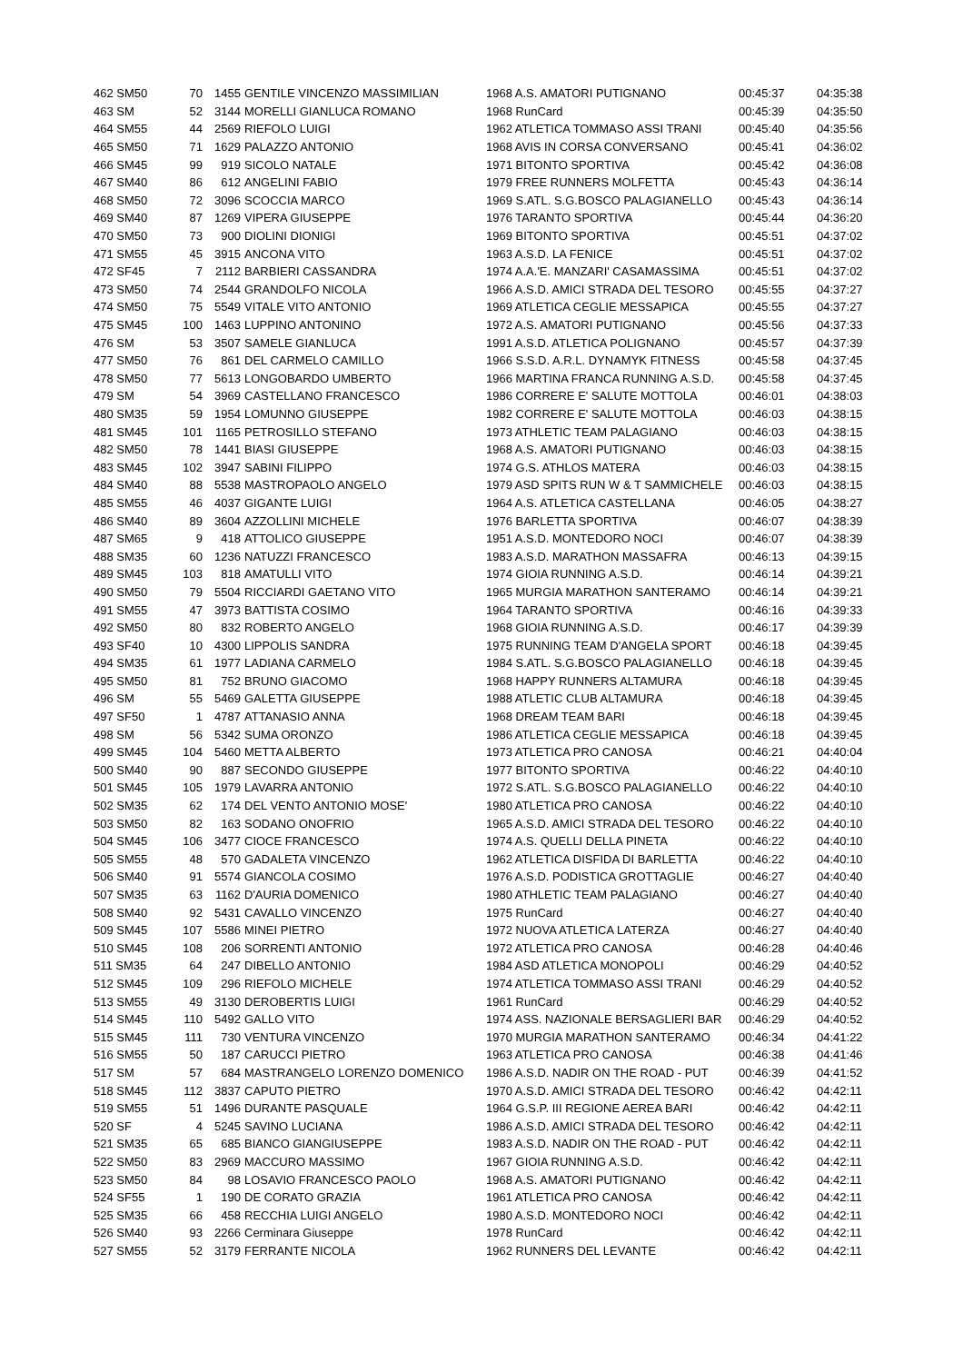| 462 SM50 | 70 | 1455 | GENTILE VINCENZO MASSIMILIAN | 1968 A.S. AMATORI PUTIGNANO | 00:45:37 | 04:35:38 |
| 463 SM | 52 | 3144 | MORELLI GIANLUCA ROMANO | 1968 RunCard | 00:45:39 | 04:35:50 |
| 464 SM55 | 44 | 2569 | RIEFOLO LUIGI | 1962 ATLETICA TOMMASO ASSI TRANI | 00:45:40 | 04:35:56 |
| 465 SM50 | 71 | 1629 | PALAZZO ANTONIO | 1968 AVIS IN CORSA CONVERSANO | 00:45:41 | 04:36:02 |
| 466 SM45 | 99 | 919 | SICOLO NATALE | 1971 BITONTO SPORTIVA | 00:45:42 | 04:36:08 |
| 467 SM40 | 86 | 612 | ANGELINI FABIO | 1979 FREE RUNNERS MOLFETTA | 00:45:43 | 04:36:14 |
| 468 SM50 | 72 | 3096 | SCOCCIA MARCO | 1969 S.ATL. S.G.BOSCO PALAGIANELLO | 00:45:43 | 04:36:14 |
| 469 SM40 | 87 | 1269 | VIPERA GIUSEPPE | 1976 TARANTO SPORTIVA | 00:45:44 | 04:36:20 |
| 470 SM50 | 73 | 900 | DIOLINI DIONIGI | 1969 BITONTO SPORTIVA | 00:45:51 | 04:37:02 |
| 471 SM55 | 45 | 3915 | ANCONA VITO | 1963 A.S.D. LA FENICE | 00:45:51 | 04:37:02 |
| 472 SF45 | 7 | 2112 | BARBIERI CASSANDRA | 1974 A.A.'E. MANZARI' CASAMASSIMA | 00:45:51 | 04:37:02 |
| 473 SM50 | 74 | 2544 | GRANDOLFO NICOLA | 1966 A.S.D. AMICI STRADA DEL TESORO | 00:45:55 | 04:37:27 |
| 474 SM50 | 75 | 5549 | VITALE VITO ANTONIO | 1969 ATLETICA CEGLIE MESSAPICA | 00:45:55 | 04:37:27 |
| 475 SM45 | 100 | 1463 | LUPPINO ANTONINO | 1972 A.S. AMATORI PUTIGNANO | 00:45:56 | 04:37:33 |
| 476 SM | 53 | 3507 | SAMELE GIANLUCA | 1991 A.S.D. ATLETICA POLIGNANO | 00:45:57 | 04:37:39 |
| 477 SM50 | 76 | 861 | DEL CARMELO CAMILLO | 1966 S.S.D. A.R.L. DYNAMYK FITNESS | 00:45:58 | 04:37:45 |
| 478 SM50 | 77 | 5613 | LONGOBARDO UMBERTO | 1966 MARTINA FRANCA RUNNING A.S.D. | 00:45:58 | 04:37:45 |
| 479 SM | 54 | 3969 | CASTELLANO FRANCESCO | 1986 CORRERE E' SALUTE MOTTOLA | 00:46:01 | 04:38:03 |
| 480 SM35 | 59 | 1954 | LOMUNNO GIUSEPPE | 1982 CORRERE E' SALUTE MOTTOLA | 00:46:03 | 04:38:15 |
| 481 SM45 | 101 | 1165 | PETROSILLO STEFANO | 1973 ATHLETIC TEAM PALAGIANO | 00:46:03 | 04:38:15 |
| 482 SM50 | 78 | 1441 | BIASI GIUSEPPE | 1968 A.S. AMATORI PUTIGNANO | 00:46:03 | 04:38:15 |
| 483 SM45 | 102 | 3947 | SABINI FILIPPO | 1974 G.S. ATHLOS MATERA | 00:46:03 | 04:38:15 |
| 484 SM40 | 88 | 5538 | MASTROPAOLO ANGELO | 1979 ASD SPITS RUN W & T SAMMICHELE | 00:46:03 | 04:38:15 |
| 485 SM55 | 46 | 4037 | GIGANTE LUIGI | 1964 A.S. ATLETICA CASTELLANA | 00:46:05 | 04:38:27 |
| 486 SM40 | 89 | 3604 | AZZOLLINI MICHELE | 1976 BARLETTA SPORTIVA | 00:46:07 | 04:38:39 |
| 487 SM65 | 9 | 418 | ATTOLICO GIUSEPPE | 1951 A.S.D. MONTEDORO NOCI | 00:46:07 | 04:38:39 |
| 488 SM35 | 60 | 1236 | NATUZZI FRANCESCO | 1983 A.S.D. MARATHON MASSAFRA | 00:46:13 | 04:39:15 |
| 489 SM45 | 103 | 818 | AMATULLI VITO | 1974 GIOIA RUNNING A.S.D. | 00:46:14 | 04:39:21 |
| 490 SM50 | 79 | 5504 | RICCIARDI GAETANO VITO | 1965 MURGIA MARATHON SANTERAMO | 00:46:14 | 04:39:21 |
| 491 SM55 | 47 | 3973 | BATTISTA COSIMO | 1964 TARANTO SPORTIVA | 00:46:16 | 04:39:33 |
| 492 SM50 | 80 | 832 | ROBERTO ANGELO | 1968 GIOIA RUNNING A.S.D. | 00:46:17 | 04:39:39 |
| 493 SF40 | 10 | 4300 | LIPPOLIS SANDRA | 1975 RUNNING TEAM D'ANGELA SPORT | 00:46:18 | 04:39:45 |
| 494 SM35 | 61 | 1977 | LADIANA CARMELO | 1984 S.ATL. S.G.BOSCO PALAGIANELLO | 00:46:18 | 04:39:45 |
| 495 SM50 | 81 | 752 | BRUNO GIACOMO | 1968 HAPPY RUNNERS ALTAMURA | 00:46:18 | 04:39:45 |
| 496 SM | 55 | 5469 | GALETTA GIUSEPPE | 1988 ATLETIC CLUB ALTAMURA | 00:46:18 | 04:39:45 |
| 497 SF50 | 1 | 4787 | ATTANASIO ANNA | 1968 DREAM TEAM BARI | 00:46:18 | 04:39:45 |
| 498 SM | 56 | 5342 | SUMA ORONZO | 1986 ATLETICA CEGLIE MESSAPICA | 00:46:18 | 04:39:45 |
| 499 SM45 | 104 | 5460 | METTA ALBERTO | 1973 ATLETICA PRO CANOSA | 00:46:21 | 04:40:04 |
| 500 SM40 | 90 | 887 | SECONDO GIUSEPPE | 1977 BITONTO SPORTIVA | 00:46:22 | 04:40:10 |
| 501 SM45 | 105 | 1979 | LAVARRA ANTONIO | 1972 S.ATL. S.G.BOSCO PALAGIANELLO | 00:46:22 | 04:40:10 |
| 502 SM35 | 62 | 174 | DEL VENTO ANTONIO MOSE' | 1980 ATLETICA PRO CANOSA | 00:46:22 | 04:40:10 |
| 503 SM50 | 82 | 163 | SODANO ONOFRIO | 1965 A.S.D. AMICI STRADA DEL TESORO | 00:46:22 | 04:40:10 |
| 504 SM45 | 106 | 3477 | CIOCE FRANCESCO | 1974 A.S. QUELLI DELLA PINETA | 00:46:22 | 04:40:10 |
| 505 SM55 | 48 | 570 | GADALETA VINCENZO | 1962 ATLETICA DISFIDA DI BARLETTA | 00:46:22 | 04:40:10 |
| 506 SM40 | 91 | 5574 | GIANCOLA COSIMO | 1976 A.S.D. PODISTICA GROTTAGLIE | 00:46:27 | 04:40:40 |
| 507 SM35 | 63 | 1162 | D'AURIA DOMENICO | 1980 ATHLETIC TEAM PALAGIANO | 00:46:27 | 04:40:40 |
| 508 SM40 | 92 | 5431 | CAVALLO VINCENZO | 1975 RunCard | 00:46:27 | 04:40:40 |
| 509 SM45 | 107 | 5586 | MINEI PIETRO | 1972 NUOVA ATLETICA LATERZA | 00:46:27 | 04:40:40 |
| 510 SM45 | 108 | 206 | SORRENTI ANTONIO | 1972 ATLETICA PRO CANOSA | 00:46:28 | 04:40:46 |
| 511 SM35 | 64 | 247 | DIBELLO ANTONIO | 1984 ASD ATLETICA MONOPOLI | 00:46:29 | 04:40:52 |
| 512 SM45 | 109 | 296 | RIEFOLO MICHELE | 1974 ATLETICA TOMMASO ASSI TRANI | 00:46:29 | 04:40:52 |
| 513 SM55 | 49 | 3130 | DEROBERTIS LUIGI | 1961 RunCard | 00:46:29 | 04:40:52 |
| 514 SM45 | 110 | 5492 | GALLO VITO | 1974 ASS. NAZIONALE BERSAGLIERI BAR | 00:46:29 | 04:40:52 |
| 515 SM45 | 111 | 730 | VENTURA VINCENZO | 1970 MURGIA MARATHON SANTERAMO | 00:46:34 | 04:41:22 |
| 516 SM55 | 50 | 187 | CARUCCI PIETRO | 1963 ATLETICA PRO CANOSA | 00:46:38 | 04:41:46 |
| 517 SM | 57 | 684 | MASTRANGELO LORENZO DOMENICO | 1986 A.S.D. NADIR ON THE ROAD - PUT | 00:46:39 | 04:41:52 |
| 518 SM45 | 112 | 3837 | CAPUTO PIETRO | 1970 A.S.D. AMICI STRADA DEL TESORO | 00:46:42 | 04:42:11 |
| 519 SM55 | 51 | 1496 | DURANTE PASQUALE | 1964 G.S.P. III REGIONE AEREA BARI | 00:46:42 | 04:42:11 |
| 520 SF | 4 | 5245 | SAVINO LUCIANA | 1986 A.S.D. AMICI STRADA DEL TESORO | 00:46:42 | 04:42:11 |
| 521 SM35 | 65 | 685 | BIANCO GIANGIUSEPPE | 1983 A.S.D. NADIR ON THE ROAD - PUT | 00:46:42 | 04:42:11 |
| 522 SM50 | 83 | 2969 | MACCURO MASSIMO | 1967 GIOIA RUNNING A.S.D. | 00:46:42 | 04:42:11 |
| 523 SM50 | 84 | 98 | LOSAVIO FRANCESCO PAOLO | 1968 A.S. AMATORI PUTIGNANO | 00:46:42 | 04:42:11 |
| 524 SF55 | 1 | 190 | DE CORATO GRAZIA | 1961 ATLETICA PRO CANOSA | 00:46:42 | 04:42:11 |
| 525 SM35 | 66 | 458 | RECCHIA LUIGI ANGELO | 1980 A.S.D. MONTEDORO NOCI | 00:46:42 | 04:42:11 |
| 526 SM40 | 93 | 2266 | Cerminara Giuseppe | 1978 RunCard | 00:46:42 | 04:42:11 |
| 527 SM55 | 52 | 3179 | FERRANTE NICOLA | 1962 RUNNERS DEL LEVANTE | 00:46:42 | 04:42:11 |